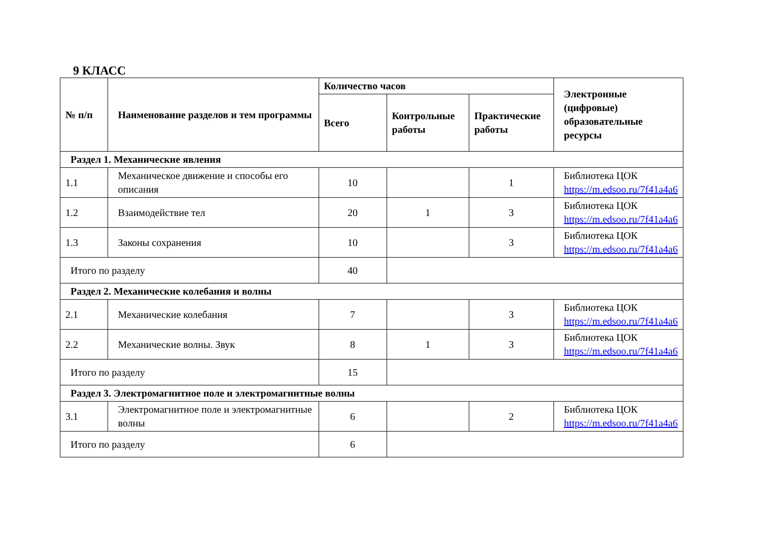9 КЛАСС
| № п/п | Наименование разделов и тем программы | Количество часов | | | Электронные (цифровые) образовательные ресурсы |
| --- | --- | --- | --- | --- | --- |
| | | Всего | Контрольные работы | Практические работы | |
| Раздел 1. Механические явления | | | | | |
| 1.1 | Механическое движение и способы его описания | 10 | | 1 | Библиотека ЦОК https://m.edsoo.ru/7f41a4a6 |
| 1.2 | Взаимодействие тел | 20 | 1 | 3 | Библиотека ЦОК https://m.edsoo.ru/7f41a4a6 |
| 1.3 | Законы сохранения | 10 | | 3 | Библиотека ЦОК https://m.edsoo.ru/7f41a4a6 |
| Итого по разделу | | 40 | | | |
| Раздел 2. Механические колебания и волны | | | | | |
| 2.1 | Механические колебания | 7 | | 3 | Библиотека ЦОК https://m.edsoo.ru/7f41a4a6 |
| 2.2 | Механические волны. Звук | 8 | 1 | 3 | Библиотека ЦОК https://m.edsoo.ru/7f41a4a6 |
| Итого по разделу | | 15 | | | |
| Раздел 3. Электромагнитное поле и электромагнитные волны | | | | | |
| 3.1 | Электромагнитное поле и электромагнитные волны | 6 | | 2 | Библиотека ЦОК https://m.edsoo.ru/7f41a4a6 |
| Итого по разделу | | 6 | | | |